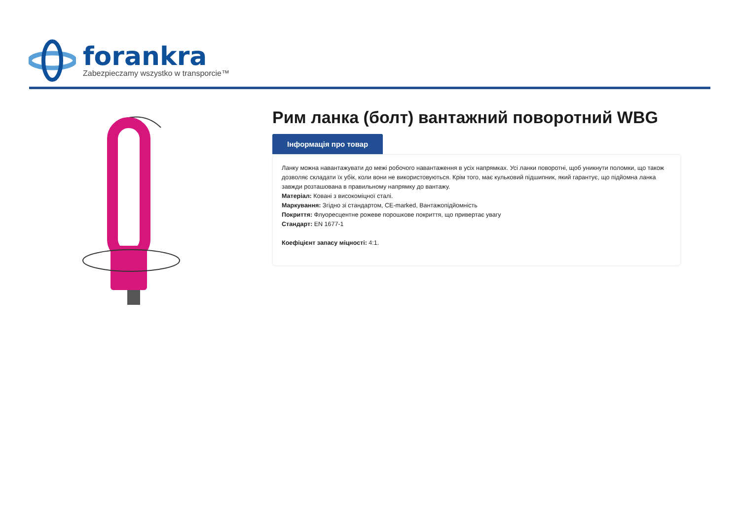forankra
Zabezpieczamy wszystko w transporcie™
Рим ланка (болт) вантажний поворотний WBG
Інформація про товар
Ланку можна навантажувати до межі робочого навантаження в усіх напрямках. Усі ланки поворотні, щоб уникнути поломки, що також дозволяє складати їх убік, коли вони не використовуються. Крім того, має кульковий підшипник, який гарантує, що підйомна ланка завжди розташована в правильному напрямку до вантажу.
Матеріал: Ковані з високоміцної сталі.
Маркування: Згідно зі стандартом, CE-marked, Вантажопідйомність
Покриття: Флуоресцентне рожеве порошкове покриття, що привертає увагу
Стандарт: EN 1677-1
Коефіцієнт запасу міцності: 4:1.